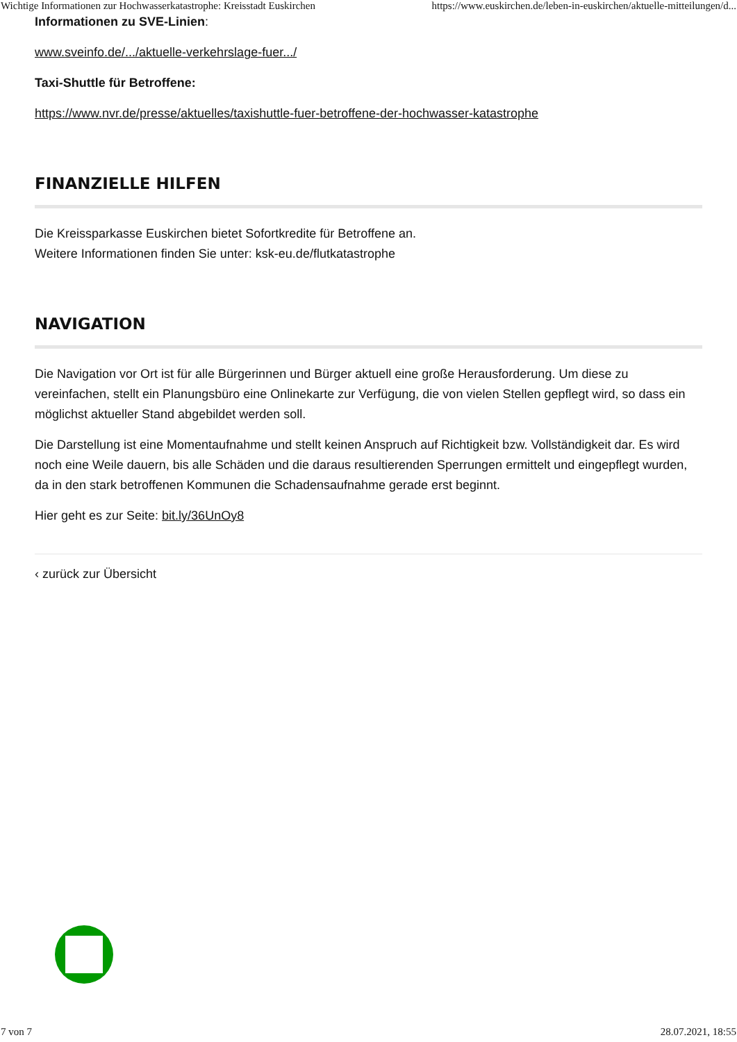Wichtige Informationen zur Hochwasserkatastrophe: Kreisstadt Euskirchen https://www.euskirchen.de/leben-in-euskirchen/aktuelle-mitteilungen/d...
Informationen zu SVE-Linien:
www.sveinfo.de/.../aktuelle-verkehrslage-fuer.../
Taxi-Shuttle für Betroffene:
https://www.nvr.de/presse/aktuelles/taxishuttle-fuer-betroffene-der-hochwasser-katastrophe
FINANZIELLE HILFEN
Die Kreissparkasse Euskirchen bietet Sofortkredite für Betroffene an.
Weitere Informationen finden Sie unter: ksk-eu.de/flutkatastrophe
NAVIGATION
Die Navigation vor Ort ist für alle Bürgerinnen und Bürger aktuell eine große Herausforderung. Um diese zu vereinfachen, stellt ein Planungsbüro eine Onlinekarte zur Verfügung, die von vielen Stellen gepflegt wird, so dass ein möglichst aktueller Stand abgebildet werden soll.
Die Darstellung ist eine Momentaufnahme und stellt keinen Anspruch auf Richtigkeit bzw. Vollständigkeit dar. Es wird noch eine Weile dauern, bis alle Schäden und die daraus resultierenden Sperrungen ermittelt und eingepflegt wurden, da in den stark betroffenen Kommunen die Schadensaufnahme gerade erst beginnt.
Hier geht es zur Seite: bit.ly/36UnOy8
‹ zurück zur Übersicht
7 von 7 28.07.2021, 18:55